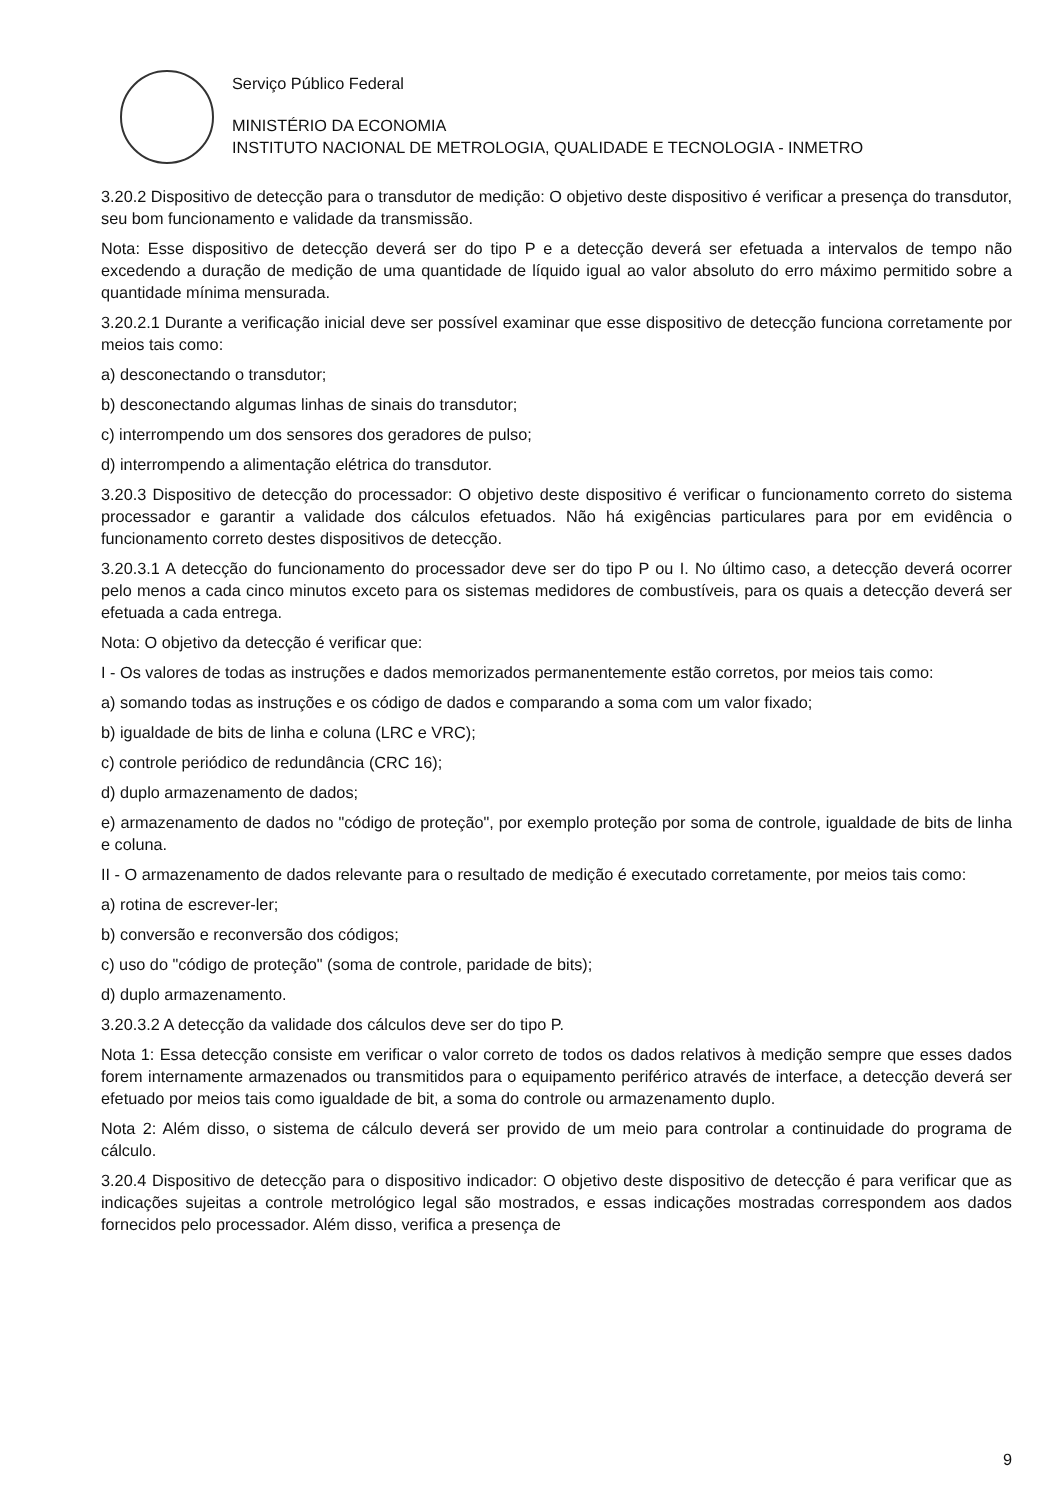Serviço Público Federal
MINISTÉRIO DA ECONOMIA
INSTITUTO NACIONAL DE METROLOGIA, QUALIDADE E TECNOLOGIA - INMETRO
3.20.2 Dispositivo de detecção para o transdutor de medição: O objetivo deste dispositivo é verificar a presença do transdutor, seu bom funcionamento e validade da transmissão.
Nota: Esse dispositivo de detecção deverá ser do tipo P e a detecção deverá ser efetuada a intervalos de tempo não excedendo a duração de medição de uma quantidade de líquido igual ao valor absoluto do erro máximo permitido sobre a quantidade mínima mensurada.
3.20.2.1 Durante a verificação inicial deve ser possível examinar que esse dispositivo de detecção funciona corretamente por meios tais como:
a) desconectando o transdutor;
b) desconectando algumas linhas de sinais do transdutor;
c) interrompendo um dos sensores dos geradores de pulso;
d) interrompendo a alimentação elétrica do transdutor.
3.20.3 Dispositivo de detecção do processador: O objetivo deste dispositivo é verificar o funcionamento correto do sistema processador e garantir a validade dos cálculos efetuados. Não há exigências particulares para por em evidência o funcionamento correto destes dispositivos de detecção.
3.20.3.1 A detecção do funcionamento do processador deve ser do tipo P ou I. No último caso, a detecção deverá ocorrer pelo menos a cada cinco minutos exceto para os sistemas medidores de combustíveis, para os quais a detecção deverá ser efetuada a cada entrega.
Nota: O objetivo da detecção é verificar que:
I - Os valores de todas as instruções e dados memorizados permanentemente estão corretos, por meios tais como:
a) somando todas as instruções e os código de dados e comparando a soma com um valor fixado;
b) igualdade de bits de linha e coluna (LRC e VRC);
c) controle periódico de redundância (CRC 16);
d) duplo armazenamento de dados;
e) armazenamento de dados no "código de proteção", por exemplo proteção por soma de controle, igualdade de bits de linha e coluna.
II - O armazenamento de dados relevante para o resultado de medição é executado corretamente, por meios tais como:
a) rotina de escrever-ler;
b) conversão e reconversão dos códigos;
c) uso do "código de proteção" (soma de controle, paridade de bits);
d) duplo armazenamento.
3.20.3.2 A detecção da validade dos cálculos deve ser do tipo P.
Nota 1: Essa detecção consiste em verificar o valor correto de todos os dados relativos à medição sempre que esses dados forem internamente armazenados ou transmitidos para o equipamento periférico através de interface, a detecção deverá ser efetuado por meios tais como igualdade de bit, a soma do controle ou armazenamento duplo.
Nota 2: Além disso, o sistema de cálculo deverá ser provido de um meio para controlar a continuidade do programa de cálculo.
3.20.4 Dispositivo de detecção para o dispositivo indicador: O objetivo deste dispositivo de detecção é para verificar que as indicações sujeitas a controle metrológico legal são mostrados, e essas indicações mostradas correspondem aos dados fornecidos pelo processador. Além disso, verifica a presença de
9